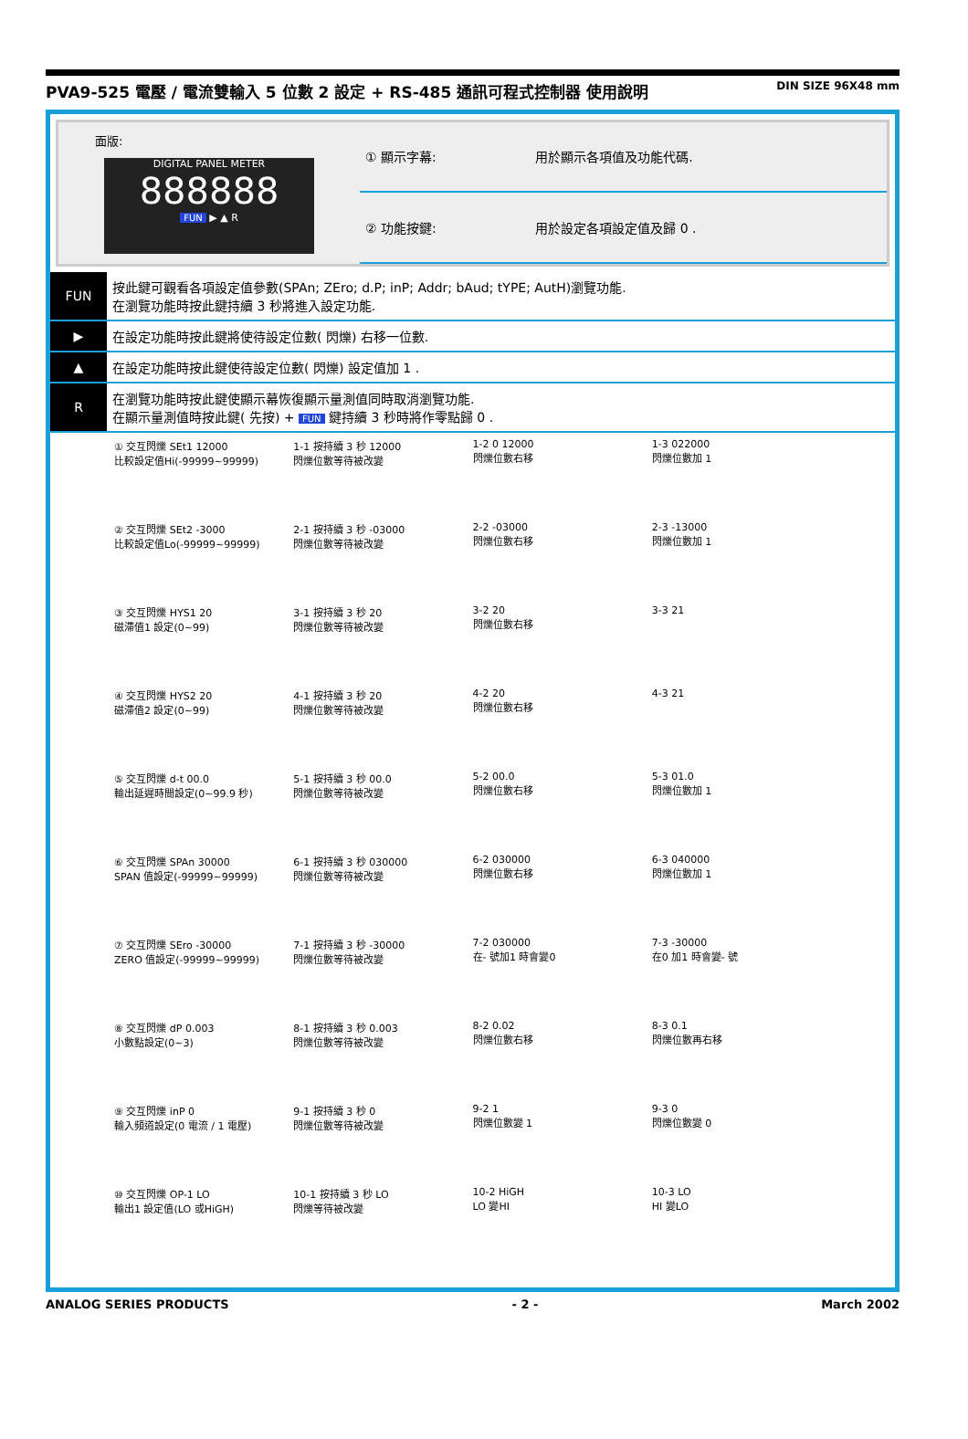PVA9-525 電壓 / 電流雙輸入 5 位數 2 設定 + RS-485 通訊可程式控制器 使用說明 DIN SIZE 96X48 mm
面版:
DIGITAL PANEL METER
888888
FUN ▶ ▲ R
| ① 顯示字幕: | 用於顯示各項值及功能代碼. |
| ② 功能按鍵: | 用於設定各項設定值及歸 0 . |
| FUN | 按此鍵可觀看各項設定值參數(SPAn; ZEro; d.P; inP; Addr; bAud; tYPE; AutH)瀏覽功能. 在瀏覽功能時按此鍵持續 3 秒將進入設定功能. |
| ▶ | 在設定功能時按此鍵將使待設定位數( 閃爍) 右移一位數. |
| ▲ | 在設定功能時按此鍵使待設定位數( 閃爍) 設定值加 1 . |
| R | 在瀏覽功能時按此鍵使顯示幕恢復顯示量測值同時取消瀏覽功能. 在顯示量測值時按此鍵( 先按) + FUN 鍵持續 3 秒時將作零點歸 0 . |
① 交互閃爍 SEt1 12000
比較設定值Hi(-99999~99999)
1-1 按持續 3 秒 12000
閃爍位數等待被改變
1-2 0 12000
閃爍位數右移
1-3 022000
閃爍位數加 1
② 交互閃爍 SEt2 -3000
比較設定值Lo(-99999~99999)
2-1 按持續 3 秒 -03000
閃爍位數等待被改變
2-2 -03000
閃爍位數右移
2-3 -13000
閃爍位數加 1
③ 交互閃爍 HYS1 20
磁滯值1 設定(0~99)
3-1 按持續 3 秒 20
閃爍位數等待被改變
3-2 20
閃爍位數右移
3-3 21
④ 交互閃爍 HYS2 20
磁滯值2 設定(0~99)
4-1 按持續 3 秒 20
閃爍位數等待被改變
4-2 20
閃爍位數右移
4-3 21
⑤ 交互閃爍 d-t 00.0
輸出延遲時間設定(0~99.9 秒)
5-1 按持續 3 秒 00.0
閃爍位數等待被改變
5-2 00.0
閃爍位數右移
5-3 01.0
閃爍位數加 1
⑥ 交互閃爍 SPAn 30000
SPAN 值設定(-99999~99999)
6-1 按持續 3 秒 030000
閃爍位數等待被改變
6-2 030000
閃爍位數右移
6-3 040000
閃爍位數加 1
⑦ 交互閃爍 SEro -30000
ZERO 值設定(-99999~99999)
7-1 按持續 3 秒 -30000
閃爍位數等待被改變
7-2 030000
在- 號加1 時會變0
7-3 -30000
在0 加1 時會變- 號
⑧ 交互閃爍 dP 0.003
小數點設定(0~3)
8-1 按持續 3 秒 0.003
閃爍位數等待被改變
8-2 0.02
閃爍位數右移
8-3 0.1
閃爍位數再右移
⑨ 交互閃爍 inP 0
輸入頻道設定(0 電流 / 1 電壓)
9-1 按持續 3 秒 0
閃爍位數等待被改變
9-2 1
閃爍位數變 1
9-3 0
閃爍位數變 0
⑩ 交互閃爍 OP-1 LO
輸出1 設定值(LO 或HiGH)
10-1 按持續 3 秒 LO
閃爍等待被改變
10-2 HiGH
LO 變HI
10-3 LO
HI 變LO
ANALOG SERIES PRODUCTS - 2 - March 2002